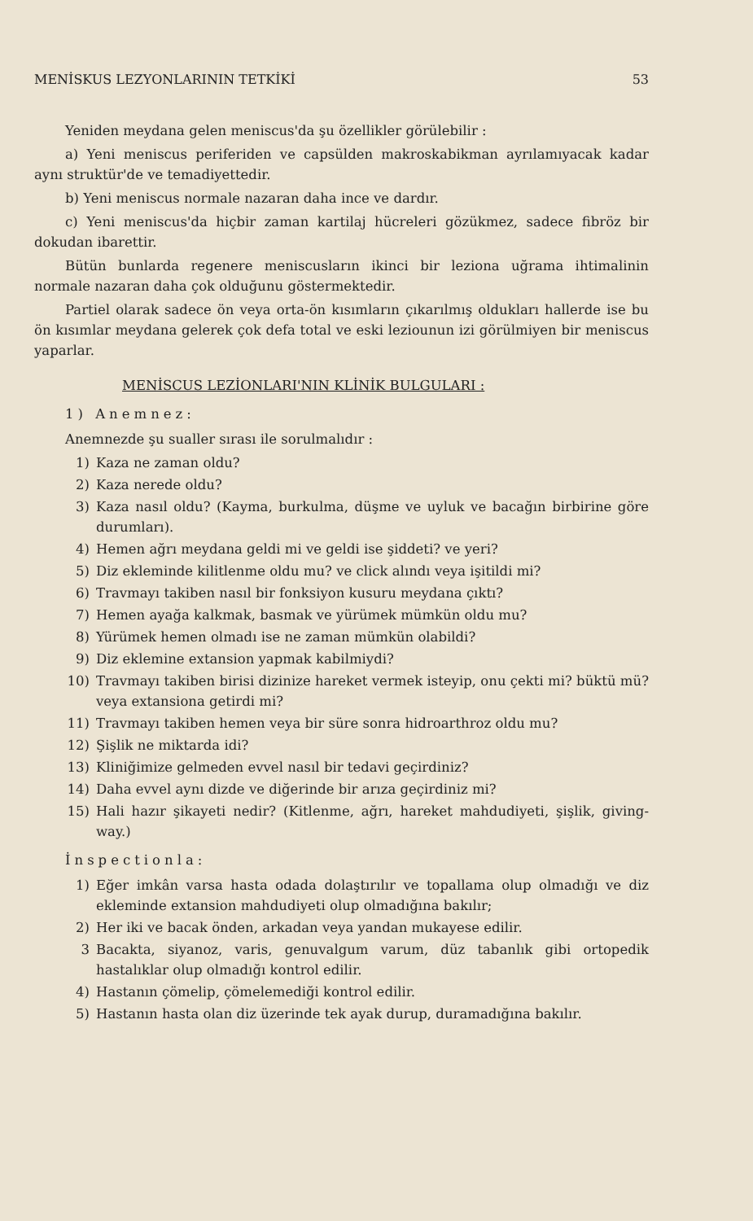MENİSKUS LEZYONLARININ TETKİKİ 53
Yeniden meydana gelen meniscus'da şu özellikler görülebilir :
a) Yeni meniscus periferiden ve capsülden makroskabikman ayrılamıyacak kadar aynı struktür'de ve temadiyettedir.
b) Yeni meniscus normale nazaran daha ince ve dardır.
c) Yeni meniscus'da hiçbir zaman kartilaj hücreleri gözükmez, sadece fibröz bir dokudan ibarettir.
Bütün bunlarda regenere meniscusların ikinci bir leziona uğrama ihtimalinin normale nazaran daha çok olduğunu göstermektedir.
Partiel olarak sadece ön veya orta-ön kısımların çıkarılmış oldukları hallerde ise bu ön kısımlar meydana gelerek çok defa total ve eski leziounun izi görülmiyen bir meniscus yaparlar.
MENİSCUS LEZİONLARI'NIN KLİNİK BULGULARI :
1) Anemnez:
Anemnezde şu sualler sırası ile sorulmalıdır :
1) Kaza ne zaman oldu?
2) Kaza nerede oldu?
3) Kaza nasıl oldu? (Kayma, burkulma, düşme ve uyluk ve bacağın birbirine göre durumları).
4) Hemen ağrı meydana geldi mi ve geldi ise şiddeti? ve yeri?
5) Diz ekleminde kilitlenme oldu mu? ve click alındı veya işitildi mi?
6) Travmayı takiben nasıl bir fonksiyon kusuru meydana çıktı?
7) Hemen ayağa kalkmak, basmak ve yürümek mümkün oldu mu?
8) Yürümek hemen olmadı ise ne zaman mümkün olabildi?
9) Diz eklemine extansion yapmak kabilmiydi?
10) Travmayı takiben birisi dizinize hareket vermek isteyip, onu çekti mi? büktü mü? veya extansiona getirdi mi?
11) Travmayı takiben hemen veya bir süre sonra hidroarthroz oldu mu?
12) Şişlik ne miktarda idi?
13) Kliniğimize gelmeden evvel nasıl bir tedavi geçirdiniz?
14) Daha evvel aynı dizde ve diğerinde bir arıza geçirdiniz mi?
15) Hali hazır şikayeti nedir? (Kitlenme, ağrı, hareket mahdudiyeti, şişlik, giving-way.)
İnspectionla:
1) Eğer imkân varsa hasta odada dolaştırılır ve topallama olup olmadığı ve diz ekleminde extansion mahdudiyeti olup olmadığına bakılır;
2) Her iki ve bacak önden, arkadan veya yandan mukayese edilir.
3 Bacakta, siyanoz, varis, genuvalgum varum, düz tabanlık gibi ortopedik hastalıklar olup olmadığı kontrol edilir.
4) Hastanın çömelip, çömelemediği kontrol edilir.
5) Hastanın hasta olan diz üzerinde tek ayak durup, duramadığına bakılır.